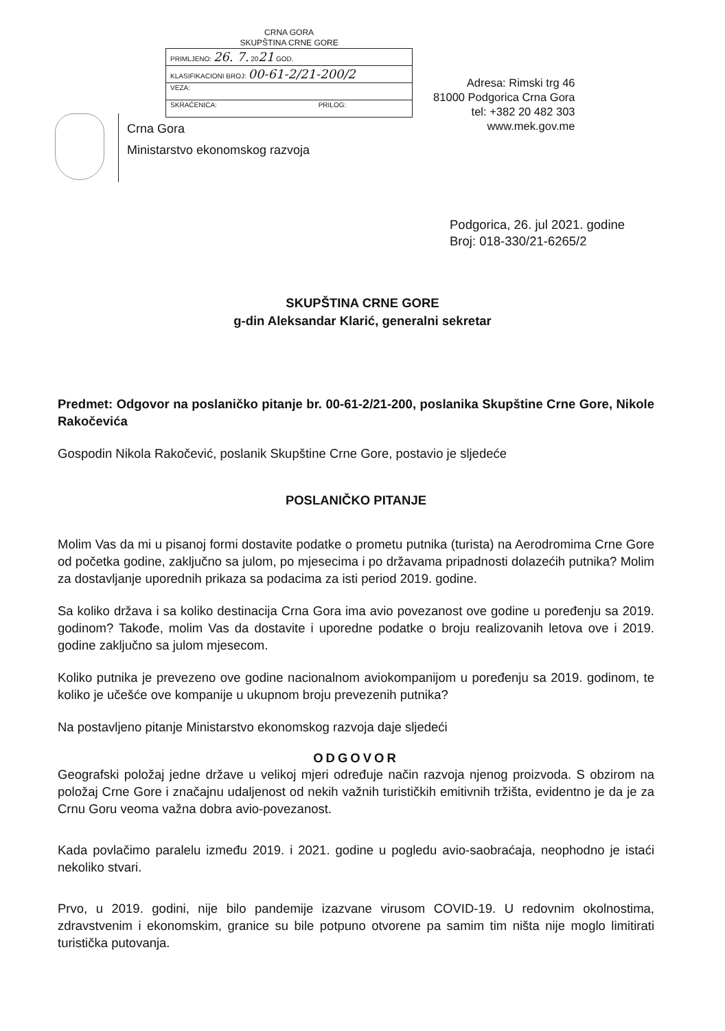Crna Gora
Ministarstvo ekonomskog razvoja
CRNA GORA
SKUPŠTINA CRNE GORE
| PRIMLJENO: 26. 7. 20 21 GOD. | |
| KLASIFIKACIONI BROJ: 00-61-2/21-200/2 | |
| VEZA: | |
| SKRAĆENICA: | PRILOG: |
Adresa: Rimski trg 46
81000 Podgorica Crna Gora
tel: +382 20 482 303
www.mek.gov.me
Podgorica, 26. jul 2021. godine
Broj: 018-330/21-6265/2
SKUPŠTINA CRNE GORE
g-din Aleksandar Klarić, generalni sekretar
Predmet: Odgovor na poslaničko pitanje br. 00-61-2/21-200, poslanika Skupštine Crne Gore, Nikole Rakočevića
Gospodin Nikola Rakočević, poslanik Skupštine Crne Gore, postavio je sljedeće
POSLANIČKO PITANJE
Molim Vas da mi u pisanoj formi dostavite podatke o prometu putnika (turista) na Aerodromima Crne Gore od početka godine, zaključno sa julom, po mjesecima i po državama pripadnosti dolazećih putnika? Molim za dostavljanje uporednih prikaza sa podacima za isti period 2019. godine.
Sa koliko država i sa koliko destinacija Crna Gora ima avio povezanost ove godine u poređenju sa 2019. godinom? Takođe, molim Vas da dostavite i uporedne podatke o broju realizovanih letova ove i 2019. godine zaključno sa julom mjesecom.
Koliko putnika je prevezeno ove godine nacionalnom aviokompanijom u poređenju sa 2019. godinom, te koliko je učešće ove kompanije u ukupnom broju prevezenih putnika?
Na postavljeno pitanje Ministarstvo ekonomskog razvoja daje sljedeći
ODGOVOR
Geografski položaj jedne države u velikoj mjeri određuje način razvoja njenog proizvoda. S obzirom na položaj Crne Gore i značajnu udaljenost od nekih važnih turističkih emitivnih tržišta, evidentno je da je za Crnu Goru veoma važna dobra avio-povezanost.
Kada povlačimo paralelu između 2019. i 2021. godine u pogledu avio-saobraćaja, neophodno je istaći nekoliko stvari.
Prvo, u 2019. godini, nije bilo pandemije izazvane virusom COVID-19. U redovnim okolnostima, zdravstvenim i ekonomskim, granice su bile potpuno otvorene pa samim tim ništa nije moglo limitirati turistička putovanja.